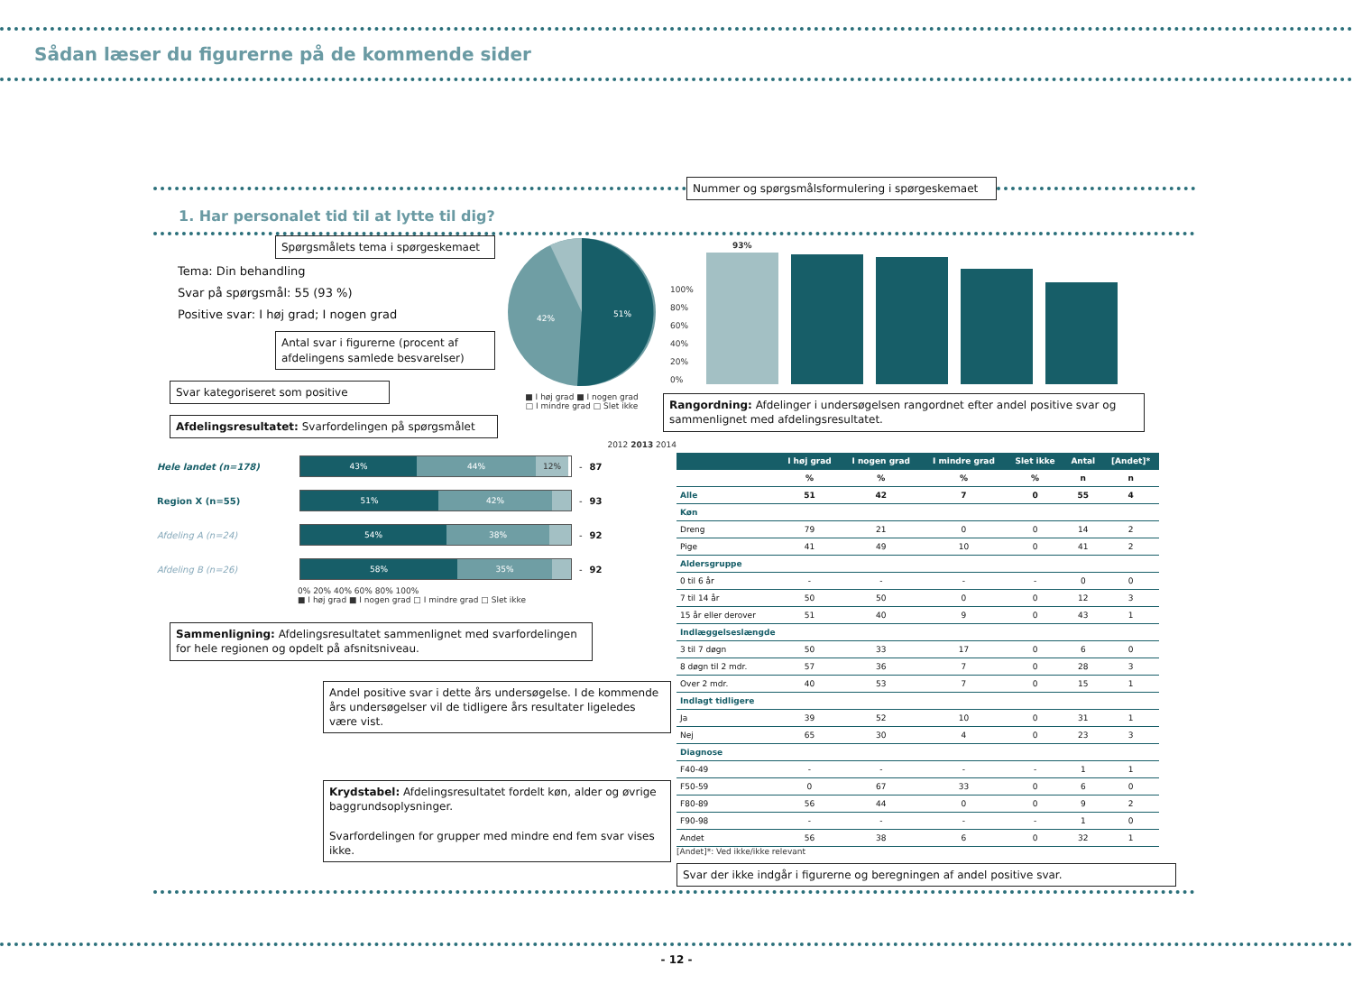Sådan læser du figurerne på de kommende sider
Nummer og spørgsmålsformulering i spørgeskemaet
1. Har personalet tid til at lytte til dig?
Spørgsmålets tema i spørgeskemaet
Tema: Din behandling
Svar på spørgsmål: 55 (93 %)
Positive svar: I høj grad; I nogen grad
Antal svar i figurerne (procent af afdelingens samlede besvarelser)
Svar kategoriseret som positive
Afdelingsresultatet: Svarfordelingen på spørgsmålet
51%
42%
■ I høj grad ■ I nogen grad
□ I mindre grad □ Slet ikke
100%
80%
60%
40%
20%
0%
93%
Rangordning: Afdelinger i undersøgelsen rangordnet efter andel positive svar og sammenlignet med afdelingsresultatet.
2012 2013 2014
| Hele landet (n=178) | 43% 44% 12% | - | 87 |
| Region X (n=55) | 51% 42% | - | 93 |
| Afdeling A (n=24) | 54% 38% | - | 92 |
| Afdeling B (n=26) | 58% 35% | - | 92 |
0% 20% 40% 60% 80% 100%
■ I høj grad ■ I nogen grad □ I mindre grad □ Slet ikke
Sammenligning: Afdelingsresultatet sammenlignet med svarfordelingen for hele regionen og opdelt på afsnitsniveau.
Andel positive svar i dette års undersøgelse. I de kommende års undersøgelser vil de tidligere års resultater ligeledes være vist.
Krydstabel: Afdelingsresultatet fordelt køn, alder og øvrige baggrundsoplysninger.
Svarfordelingen for grupper med mindre end fem svar vises ikke.
| | I høj grad | I nogen grad | I mindre grad | Slet ikke | Antal | [Andet]* |
| --- | --- | --- | --- | --- | --- | --- |
| | % | % | % | % | n | n |
| Alle | 51 | 42 | 7 | 0 | 55 | 4 |
| Køn | | | | | | |
| Dreng | 79 | 21 | 0 | 0 | 14 | 2 |
| Pige | 41 | 49 | 10 | 0 | 41 | 2 |
| Aldersgruppe | | | | | | |
| 0 til 6 år | - | - | - | - | 0 | 0 |
| 7 til 14 år | 50 | 50 | 0 | 0 | 12 | 3 |
| 15 år eller derover | 51 | 40 | 9 | 0 | 43 | 1 |
| Indlæggelseslængde | | | | | | |
| 3 til 7 døgn | 50 | 33 | 17 | 0 | 6 | 0 |
| 8 døgn til 2 mdr. | 57 | 36 | 7 | 0 | 28 | 3 |
| Over 2 mdr. | 40 | 53 | 7 | 0 | 15 | 1 |
| Indlagt tidligere | | | | | | |
| Ja | 39 | 52 | 10 | 0 | 31 | 1 |
| Nej | 65 | 30 | 4 | 0 | 23 | 3 |
| Diagnose | | | | | | |
| F40-49 | - | - | - | - | 1 | 1 |
| F50-59 | 0 | 67 | 33 | 0 | 6 | 0 |
| F80-89 | 56 | 44 | 0 | 0 | 9 | 2 |
| F90-98 | - | - | - | - | 1 | 0 |
| Andet | 56 | 38 | 6 | 0 | 32 | 1 |
[Andet]*: Ved ikke/ikke relevant
Svar der ikke indgår i figurerne og beregningen af andel positive svar.
- 12 -